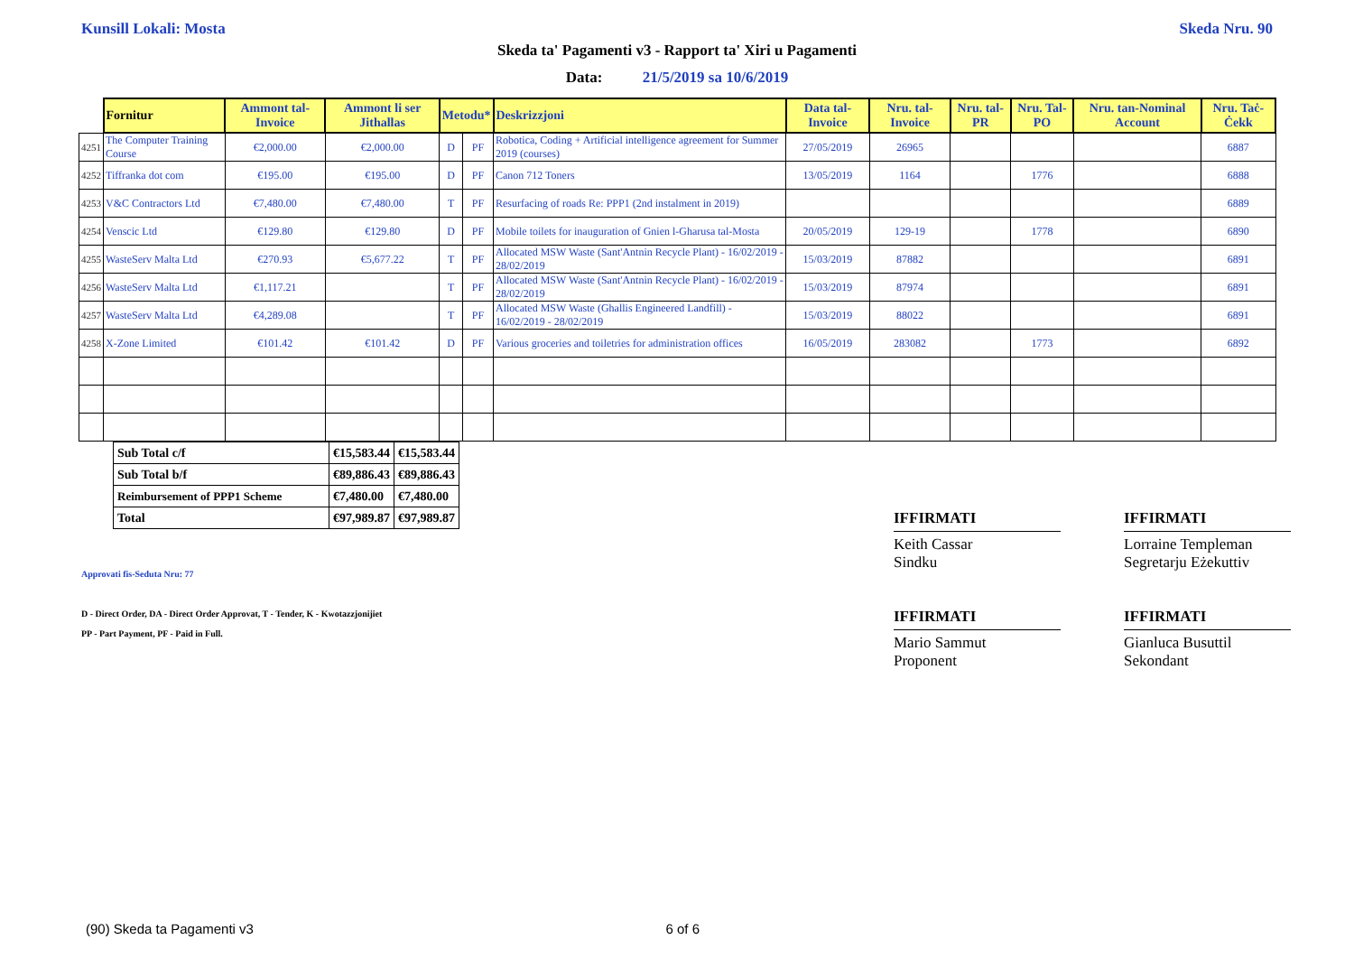Kunsill Lokali: Mosta Skeda Nru. 90
Skeda ta' Pagamenti v3 - Rapport ta' Xiri u Pagamenti
Data: 21/5/2019 sa 10/6/2019
| | Fornitur | Ammont tal-Invoice | Ammont li ser Jithallas | Metodu* | | Deskrizzjoni | Data tal-Invoice | Nru. tal-Invoice | Nru. tal-PR | Nru. Tal-PO | Nru. tan-Nominal Account | Nru. Taċ-Ċekk |
| --- | --- | --- | --- | --- | --- | --- | --- | --- | --- | --- | --- | --- |
| 4251 | The Computer Training Course | €2,000.00 | €2,000.00 | D | PF | Robotica, Coding + Artificial intelligence agreement for Summer 2019 (courses) | 27/05/2019 | 26965 | | | | 6887 |
| 4252 | Tiffranka dot com | €195.00 | €195.00 | D | PF | Canon 712 Toners | 13/05/2019 | 1164 | | 1776 | | 6888 |
| 4253 | V&C Contractors Ltd | €7,480.00 | €7,480.00 | T | PF | Resurfacing of roads Re: PPP1 (2nd instalment in 2019) | | | | | | 6889 |
| 4254 | Venscic Ltd | €129.80 | €129.80 | D | PF | Mobile toilets for inauguration of Gnien l-Gharusa tal-Mosta | 20/05/2019 | 129-19 | | 1778 | | 6890 |
| 4255 | WasteServ Malta Ltd | €270.93 | €5,677.22 | T | PF | Allocated MSW Waste (Sant'Antnin Recycle Plant) - 16/02/2019 - 28/02/2019 | 15/03/2019 | 87882 | | | | 6891 |
| 4256 | WasteServ Malta Ltd | €1,117.21 | | T | PF | Allocated MSW Waste (Sant'Antnin Recycle Plant) - 16/02/2019 - 28/02/2019 | 15/03/2019 | 87974 | | | | 6891 |
| 4257 | WasteServ Malta Ltd | €4,289.08 | | T | PF | Allocated MSW Waste (Ghallis Engineered Landfill) - 16/02/2019 - 28/02/2019 | 15/03/2019 | 88022 | | | | 6891 |
| 4258 | X-Zone Limited | €101.42 | €101.42 | D | PF | Various groceries and toiletries for administration offices | 16/05/2019 | 283082 | | 1773 | | 6892 |
| Sub Total c/f | €15,583.44 | €15,583.44 |
| Sub Total b/f | €89,886.43 | €89,886.43 |
| Reimbursement of PPP1 Scheme | €7,480.00 | €7,480.00 |
| Total | €97,989.87 | €97,989.87 |
Approvati fis-Seduta Nru: 77
D - Direct Order, DA - Direct Order Approvat, T - Tender, K - Kwotazzjonijiet
PP - Part Payment, PF - Paid in Full.
IFFIRMATI
Keith Cassar
Sindku
IFFIRMATI
Mario Sammut
Proponent
IFFIRMATI
Lorraine Templeman
Segretarju Eżekuttiv
IFFIRMATI
Gianluca Busuttil
Sekondant
(90) Skeda ta Pagamenti v3 6 of 6